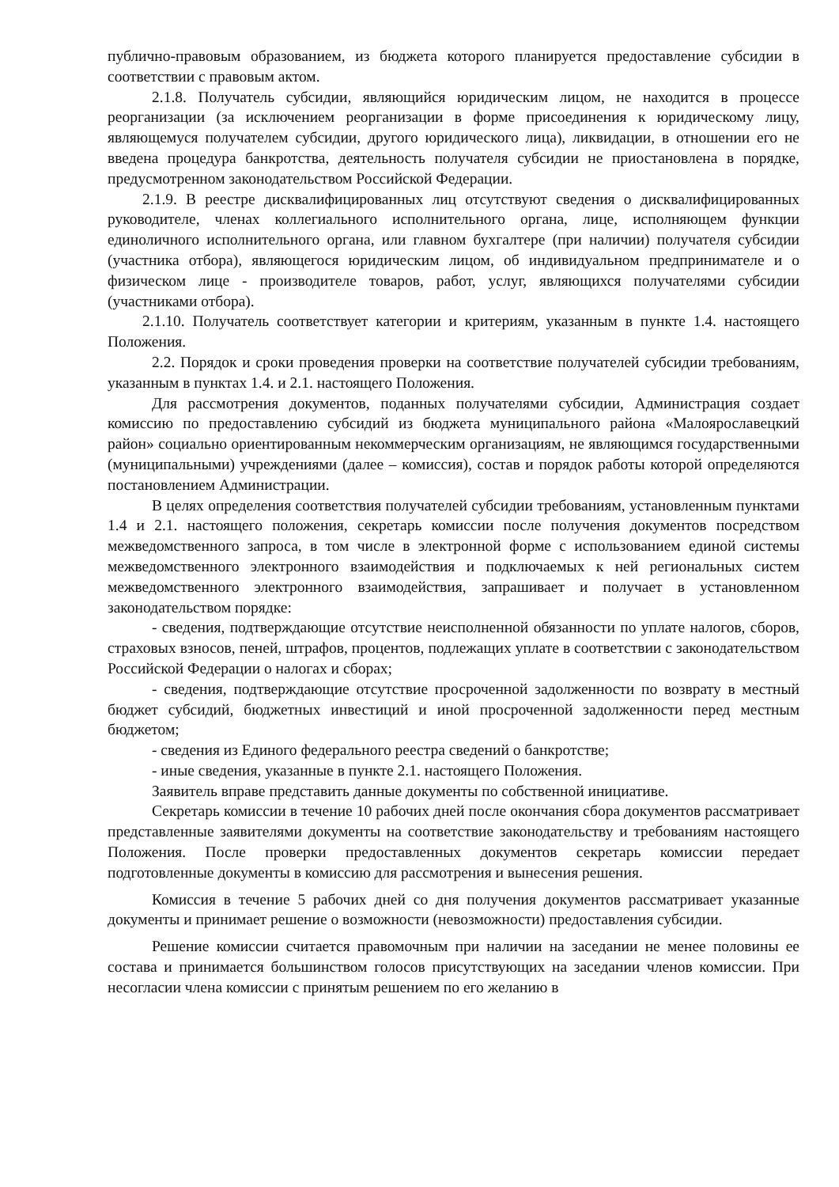публично-правовым образованием, из бюджета которого планируется предоставление субсидии в соответствии с правовым актом.
2.1.8. Получатель субсидии, являющийся юридическим лицом, не находится в процессе реорганизации (за исключением реорганизации в форме присоединения к юридическому лицу, являющемуся получателем субсидии, другого юридического лица), ликвидации, в отношении его не введена процедура банкротства, деятельность получателя субсидии не приостановлена в порядке, предусмотренном законодательством Российской Федерации.
2.1.9. В реестре дисквалифицированных лиц отсутствуют сведения о дисквалифицированных руководителе, членах коллегиального исполнительного органа, лице, исполняющем функции единоличного исполнительного органа, или главном бухгалтере (при наличии) получателя субсидии (участника отбора), являющегося юридическим лицом, об индивидуальном предпринимателе и о физическом лице - производителе товаров, работ, услуг, являющихся получателями субсидии (участниками отбора).
2.1.10. Получатель соответствует категории и критериям, указанным в пункте 1.4. настоящего Положения.
2.2. Порядок и сроки проведения проверки на соответствие получателей субсидии требованиям, указанным в пунктах 1.4. и 2.1. настоящего Положения.
Для рассмотрения документов, поданных получателями субсидии, Администрация создает комиссию по предоставлению субсидий из бюджета муниципального района «Малоярославецкий район» социально ориентированным некоммерческим организациям, не являющимся государственными (муниципальными) учреждениями (далее – комиссия), состав и порядок работы которой определяются постановлением Администрации.
В целях определения соответствия получателей субсидии требованиям, установленным пунктами 1.4 и 2.1. настоящего положения, секретарь комиссии после получения документов посредством межведомственного запроса, в том числе в электронной форме с использованием единой системы межведомственного электронного взаимодействия и подключаемых к ней региональных систем межведомственного электронного взаимодействия, запрашивает и получает в установленном законодательством порядке:
- сведения, подтверждающие отсутствие неисполненной обязанности по уплате налогов, сборов, страховых взносов, пеней, штрафов, процентов, подлежащих уплате в соответствии с законодательством Российской Федерации о налогах и сборах;
- сведения, подтверждающие отсутствие просроченной задолженности по возврату в местный бюджет субсидий, бюджетных инвестиций и иной просроченной задолженности перед местным бюджетом;
- сведения из Единого федерального реестра сведений о банкротстве;
- иные сведения, указанные в пункте 2.1. настоящего Положения.
Заявитель вправе представить данные документы по собственной инициативе.
Секретарь комиссии в течение 10 рабочих дней после окончания сбора документов рассматривает представленные заявителями документы на соответствие законодательству и требованиям настоящего Положения. После проверки предоставленных документов секретарь комиссии передает подготовленные документы в комиссию для рассмотрения и вынесения решения.
Комиссия в течение 5 рабочих дней со дня получения документов рассматривает указанные документы и принимает решение о возможности (невозможности) предоставления субсидии.
Решение комиссии считается правомочным при наличии на заседании не менее половины ее состава и принимается большинством голосов присутствующих на заседании членов комиссии. При несогласии члена комиссии с принятым решением по его желанию в